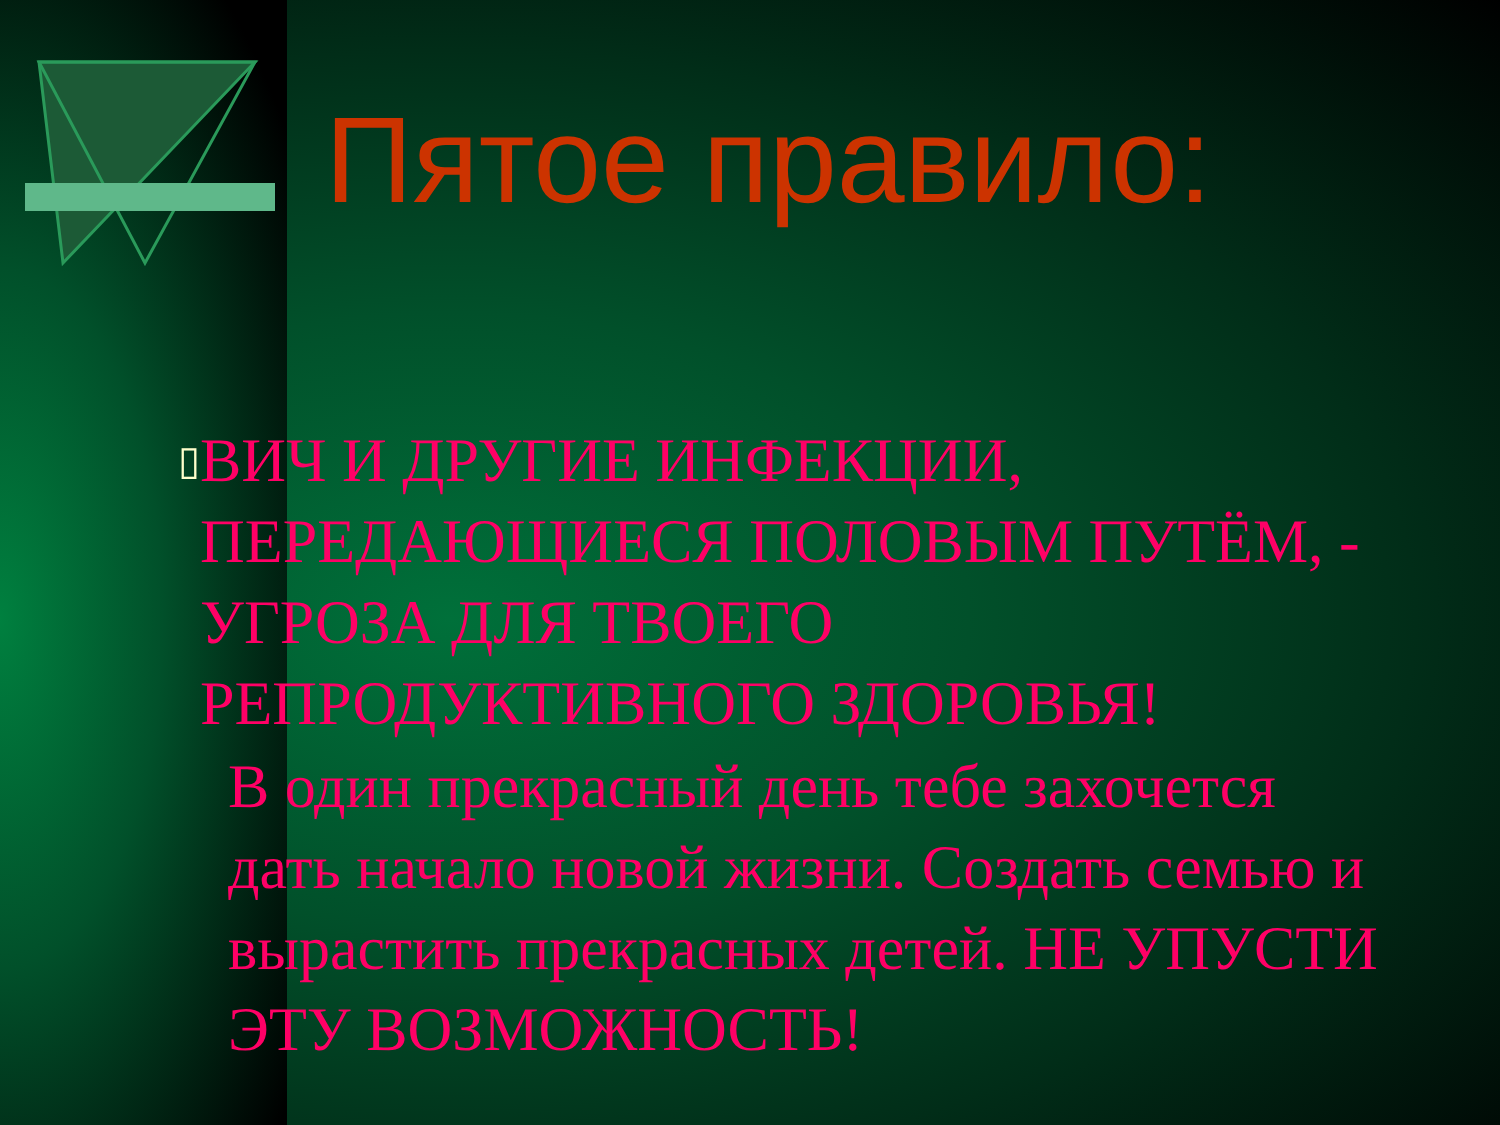Пятое правило:
▯
ВИЧ И ДРУГИЕ ИНФЕКЦИИ, ПЕРЕДАЮЩИЕСЯ ПОЛОВЫМ ПУТЁМ, - УГРОЗА ДЛЯ ТВОЕГО РЕПРОДУКТИВНОГО ЗДОРОВЬЯ!
В один прекрасный день тебе захочется дать начало новой жизни. Создать семью и вырастить прекрасных детей. НЕ УПУСТИ ЭТУ ВОЗМОЖНОСТЬ!